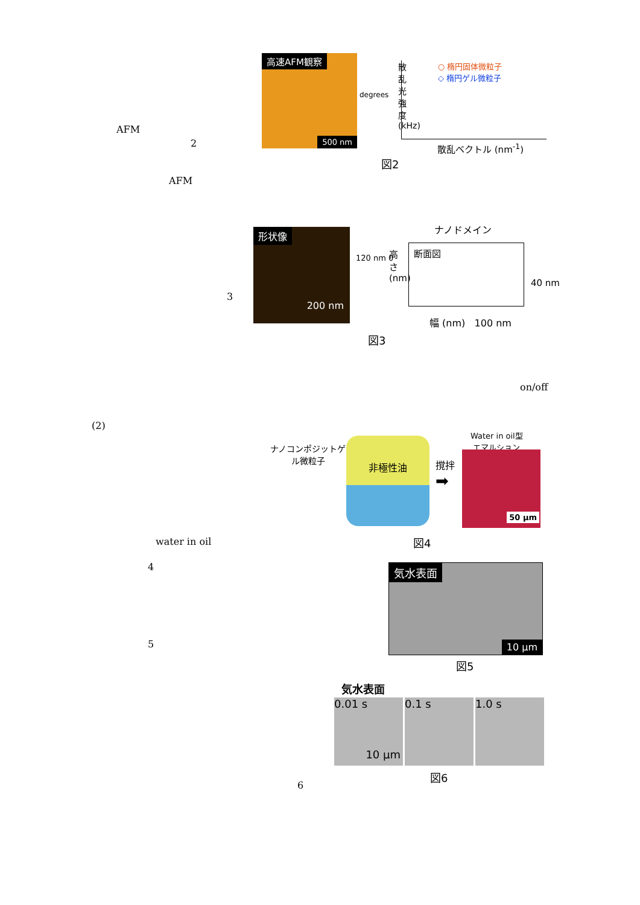AFM
2
AFM
高速AFM観察
500 nm
degrees
○ 楕円固体微粒子
◇ 楕円ゲル微粒子
散乱光強度 (kHz)
散乱ベクトル (nm<sup>-1</sup>)
図2
3
形状像
200 nm
120 nm 0
ナノドメイン
断面図
高さ (nm)
40 nm
幅 (nm) 100 nm
図3
on/off
(2)
ナノコンポジットゲル微粒子
非極性油
撹拌
➡
Water in oil型
エマルション
50 µm
図4
water in oil
4
5
気水表面
10 µm
図5
気水表面
0.01 s
10 µm
0.1 s 1.0 s
図6
6